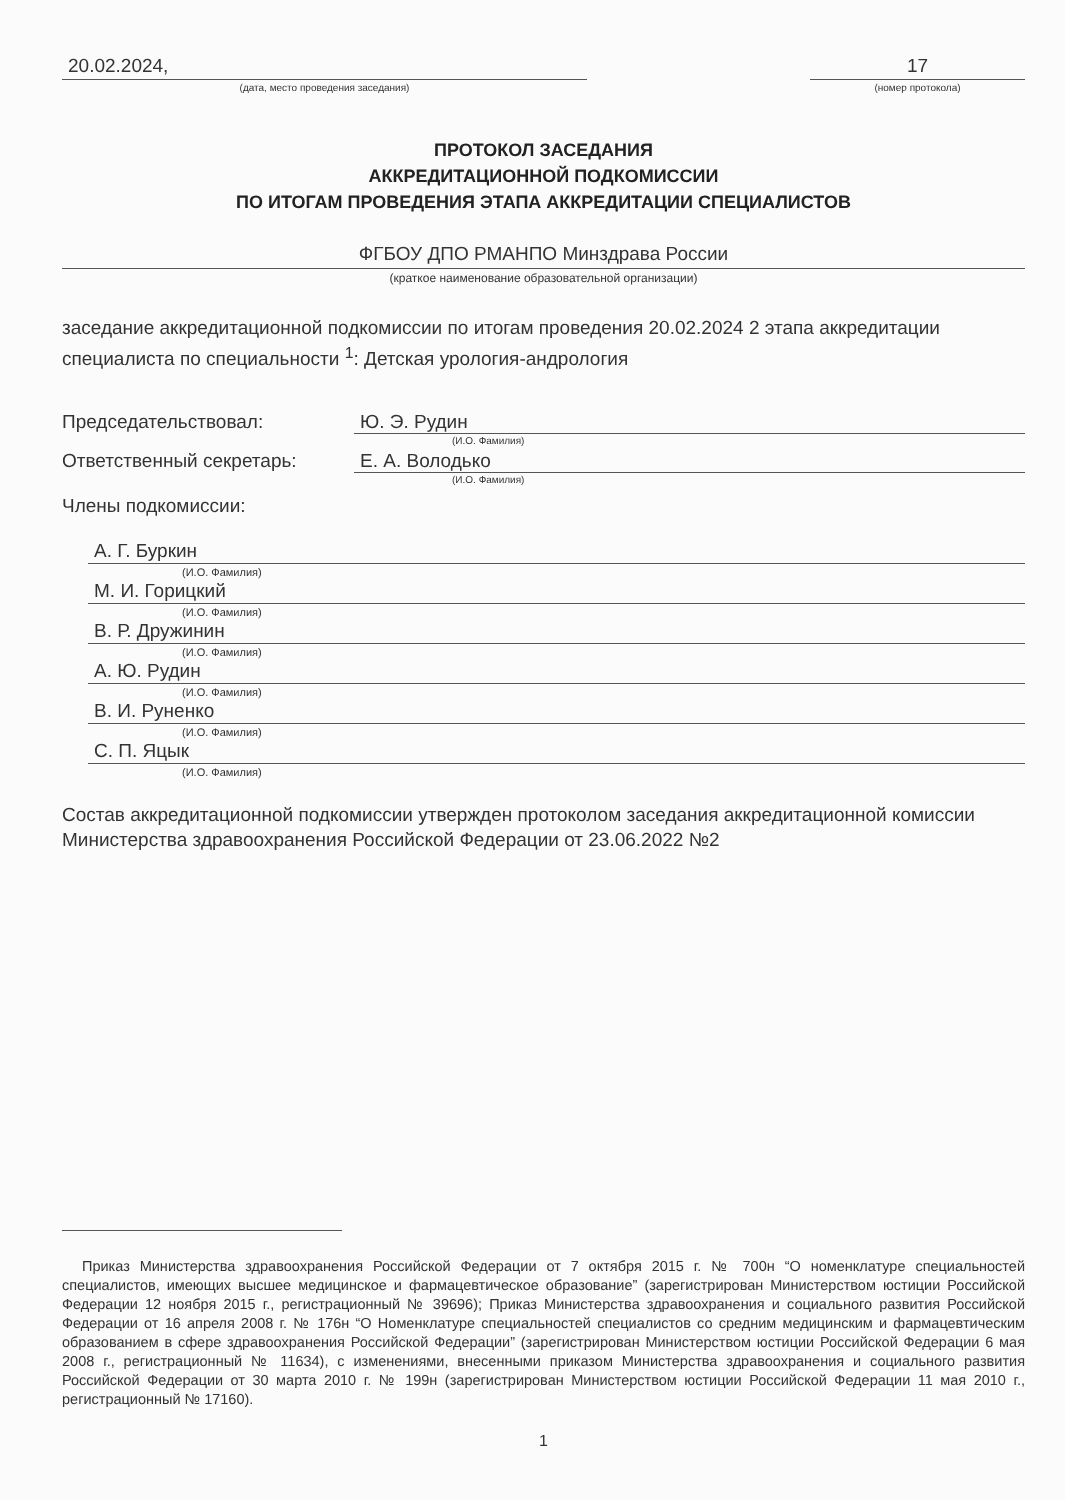20.02.2024,
(дата, место проведения заседания)
17
(номер протокола)
ПРОТОКОЛ ЗАСЕДАНИЯ
АККРЕДИТАЦИОННОЙ ПОДКОМИССИИ
ПО ИТОГАМ ПРОВЕДЕНИЯ ЭТАПА АККРЕДИТАЦИИ СПЕЦИАЛИСТОВ
ФГБОУ ДПО РМАНПО Минздрава России
(краткое наименование образовательной организации)
заседание аккредитационной подкомиссии по итогам проведения 20.02.2024 2 этапа аккредитации специалиста по специальности <sup>1</sup>: Детская урология-андрология
Председательствовал: Ю. Э. Рудин
(И.О. Фамилия)
Ответственный секретарь: Е. А. Володько
(И.О. Фамилия)
Члены подкомиссии:
А. Г. Буркин
(И.О. Фамилия)
М. И. Горицкий
(И.О. Фамилия)
В. Р. Дружинин
(И.О. Фамилия)
А. Ю. Рудин
(И.О. Фамилия)
В. И. Руненко
(И.О. Фамилия)
С. П. Яцык
(И.О. Фамилия)
Состав аккредитационной подкомиссии утвержден протоколом заседания аккредитационной комиссии Министерства здравоохранения Российской Федерации от 23.06.2022 №2
Приказ Министерства здравоохранения Российской Федерации от 7 октября 2015 г. № 700н “О номенклатуре специальностей специалистов, имеющих высшее медицинское и фармацевтическое образование” (зарегистрирован Министерством юстиции Российской Федерации 12 ноября 2015 г., регистрационный № 39696); Приказ Министерства здравоохранения и социального развития Российской Федерации от 16 апреля 2008 г. № 176н “О Номенклатуре специальностей специалистов со средним медицинским и фармацевтическим образованием в сфере здравоохранения Российской Федерации” (зарегистрирован Министерством юстиции Российской Федерации 6 мая 2008 г., регистрационный № 11634), с изменениями, внесенными приказом Министерства здравоохранения и социального развития Российской Федерации от 30 марта 2010 г. № 199н (зарегистрирован Министерством юстиции Российской Федерации 11 мая 2010 г., регистрационный № 17160).
1